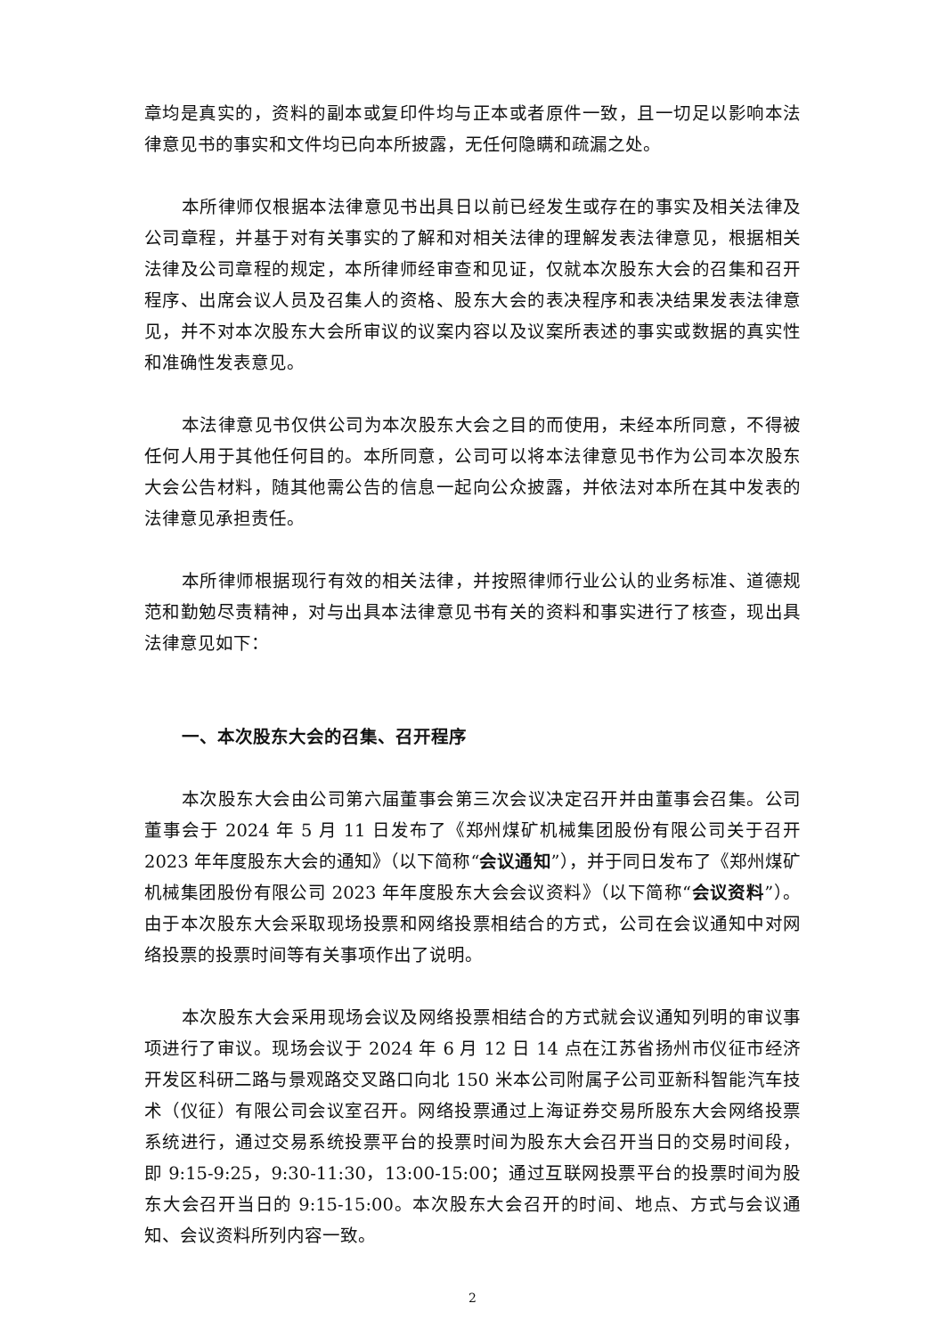章均是真实的，资料的副本或复印件均与正本或者原件一致，且一切足以影响本法律意见书的事实和文件均已向本所披露，无任何隐瞒和疏漏之处。
本所律师仅根据本法律意见书出具日以前已经发生或存在的事实及相关法律及公司章程，并基于对有关事实的了解和对相关法律的理解发表法律意见，根据相关法律及公司章程的规定，本所律师经审查和见证，仅就本次股东大会的召集和召开程序、出席会议人员及召集人的资格、股东大会的表决程序和表决结果发表法律意见，并不对本次股东大会所审议的议案内容以及议案所表述的事实或数据的真实性和准确性发表意见。
本法律意见书仅供公司为本次股东大会之目的而使用，未经本所同意，不得被任何人用于其他任何目的。本所同意，公司可以将本法律意见书作为公司本次股东大会公告材料，随其他需公告的信息一起向公众披露，并依法对本所在其中发表的法律意见承担责任。
本所律师根据现行有效的相关法律，并按照律师行业公认的业务标准、道德规范和勤勉尽责精神，对与出具本法律意见书有关的资料和事实进行了核查，现出具法律意见如下：
一、本次股东大会的召集、召开程序
本次股东大会由公司第六届董事会第三次会议决定召开并由董事会召集。公司董事会于 2024 年 5 月 11 日发布了《郑州煤矿机械集团股份有限公司关于召开 2023 年年度股东大会的通知》（以下简称“会议通知”），并于同日发布了《郑州煤矿机械集团股份有限公司 2023 年年度股东大会会议资料》（以下简称“会议资料”）。由于本次股东大会采取现场投票和网络投票相结合的方式，公司在会议通知中对网络投票的投票时间等有关事项作出了说明。
本次股东大会采用现场会议及网络投票相结合的方式就会议通知列明的审议事项进行了审议。现场会议于 2024 年 6 月 12 日 14 点在江苏省扬州市仪征市经济开发区科研二路与景观路交叉路口向北 150 米本公司附属子公司亚新科智能汽车技术（仪征）有限公司会议室召开。网络投票通过上海证券交易所股东大会网络投票系统进行，通过交易系统投票平台的投票时间为股东大会召开当日的交易时间段，即 9:15-9:25，9:30-11:30，13:00-15:00；通过互联网投票平台的投票时间为股东大会召开当日的 9:15-15:00。本次股东大会召开的时间、地点、方式与会议通知、会议资料所列内容一致。
2